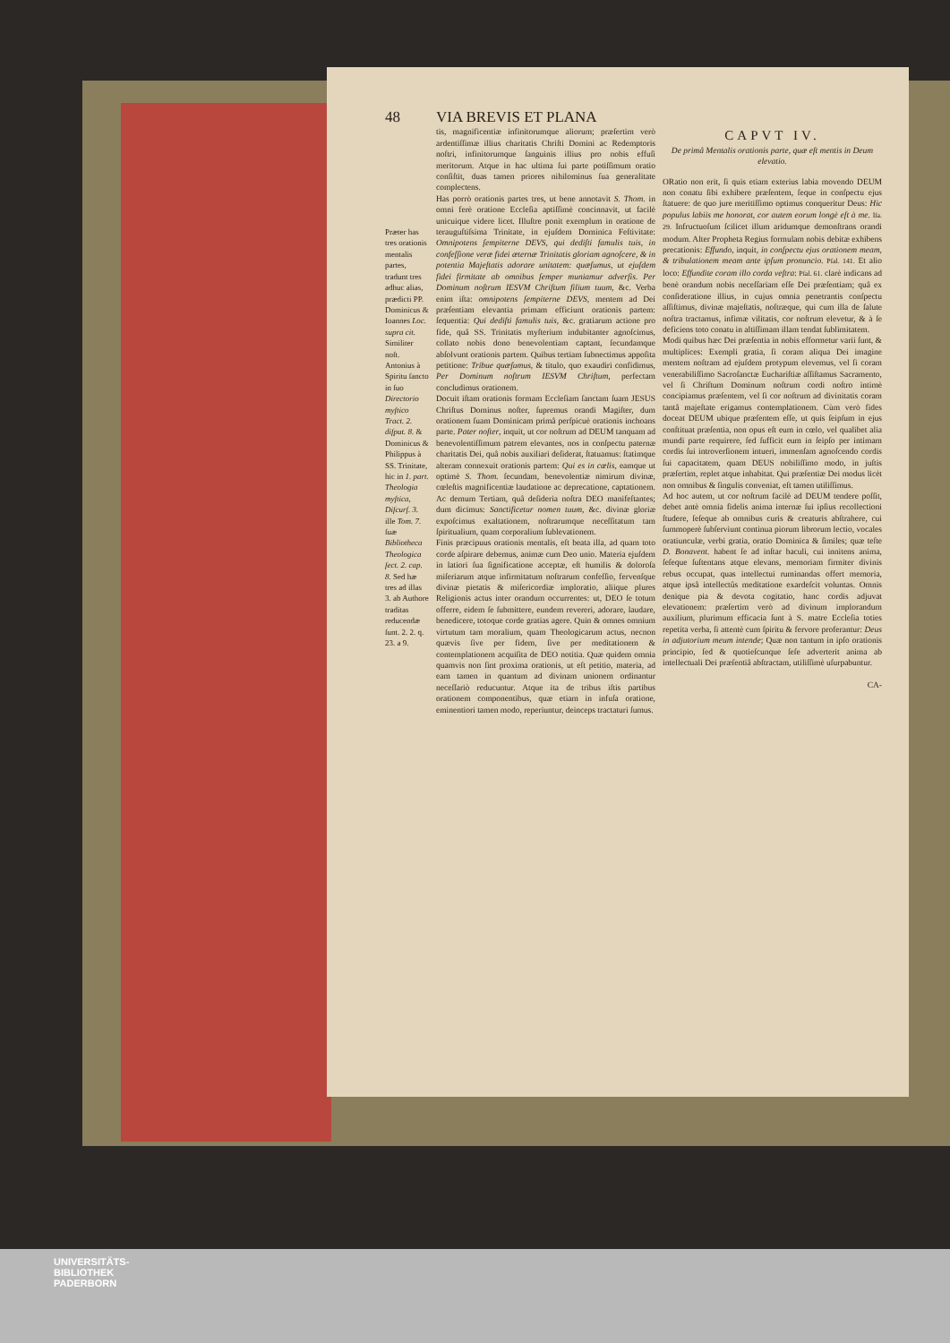48 VIA BREVIS ET PLANA
Præter has tres orationis mentalis partes, tradunt tres adhuc alias, prædicti PP. Dominicus & Ioannes Loc. supra cit. Similiter noſt. Antonius à Spiritu ſancto in ſuo Directorio myſtico Tract. 2. diſput. 8. & Dominicus & Philippus à SS. Trinitate, hic in 1. part. Theologia myſtica, Diſcurſ. 3. ille Tom. 7. ſuæ Bibliotheca Theologica ſect. 2. cap. 8. Sed hæ tres ad illas 3. ab Authore traditas reducendæ ſunt. 2. 2. q. 23. a 9.
tis, magnificentiæ infinitorumque aliorum; præſertim verò ardentiſſimæ illius charitatis Chriſti Domini ac Redemptoris noſtri, infinitorumque ſanguinis illius pro nobis effuſi meritorum. Atque in hac ultima ſui parte potiſſimum oratio conſiſtit, duas tamen priores nihilominus ſua generalitate complectens.
Has porrò orationis partes tres, ut bene annotavit S. Thom. in omni ferè oratione Eccleſia aptiſſimè concinnavit, ut facilè unicuique videre licet. Illuſtre ponit exemplum in oratione de terauguſtiſsima Trinitate, in ejuſdem Dominica Feſtivitate: Omnipotens ſempiterne DEVS, qui dediſti famulis tuis, in confeſſione veræ fidei æternæ Trinitatis gloriam agnoſcere, & in potentia Majeſtatis adorare unitatem: quæſumus, ut ejuſdem fidei firmitate ab omnibus ſemper muniamur adverſis. Per Dominum noſtrum IESVM Chriſtum filium tuum, &c. Verba enim iſta: omnipotens ſempiterne DEVS, mentem ad Dei præſentiam elevantia primam efficiunt orationis partem: ſequentia: Qui dediſti famulis tuis, &c. gratiarum actione pro fide, quâ SS. Trinitatis myſterium indubitanter agnoſcimus, collato nobis dono benevolentiam captant, ſecundamque abſolvunt orationis partem. Quibus tertiam ſubnectimus appoſita petitione: Tribue quæſumus, & titulo, quo exaudiri confidimus, Per Dominum noſtrum IESVM Chriſtum, perfectam concludimus orationem.
Docuit iſtam orationis formam Eccleſiam ſanctam ſuam JESUS Chriſtus Dominus noſter, ſupremus orandi Magiſter, dum orationem ſuam Dominicam primâ perſpicuè orationis inchoans parte. Pater noſter, inquit, ut cor noſtrum ad DEUM tanquam ad benevolentiſſimum patrem elevantes, nos in conſpectu paternæ charitatis Dei, quâ nobis auxiliari deſiderat, ſtatuamus: ſtatimque alteram connexuit orationis partem: Qui es in cœlis, eamque ut optimè S. Thom. ſecundam, benevolentiæ nimirum divinæ, cœleſtis magnificentiæ laudatione ac deprecatione, captationem. Ac demum Tertiam, quâ deſideria noſtra DEO manifeſtantes; dum dicimus: Sanctificetur nomen tuum, &c. divinæ gloriæ expoſcimus exaltationem, noſtrarumque neceſſitatum tam ſpiritualium, quam corporalium ſublevationem.
Finis præcipuus orationis mentalis, eſt beata illa, ad quam toto corde aſpirare debemus, animæ cum Deo unio. Materia ejuſdem in latiori ſua ſignificatione acceptæ, eſt humilis & doloroſa miſeriarum atque infirmitatum noſtrarum confeſſio, fervenſque divinæ pietatis & miſericordiæ imploratio, aliique plures Religionis actus inter orandum occurrentes: ut, DEO ſe totum offerre, eidem ſe ſubmittere, eundem revereri, adorare, laudare, benedicere, totoque corde gratias agere. Quin & omnes omnium virtutum tam moralium, quam Theologicarum actus, necnon quævis ſive per fidem, ſive per meditationem & contemplationem acquiſita de DEO notitia. Quæ quidem omnia quamvis non ſint proxima orationis, ut eſt petitio, materia, ad eam tamen in quantum ad divinam unionem ordinantur neceſſariò reducuntur. Atque ita de tribus iſtis partibus orationem componentibus, quæ etiam in infuſa oratione, eminentiori tamen modo, reperiuntur, deinceps tractaturi ſumus.
CAPVT IV.
De primâ Mentalis orationis parte, quæ eſt mentis in Deum elevatio.
ORatio non erit, ſi quis etiam exterius labia movendo DEUM non conatu ſibi exhibere præſentem, ſeque in conſpectu ejus ſtatuere: de quo jure meritiſſimo optimus conqueritur Deus: Hic populus labiis me honorat, cor autem eorum longè eſt à me. Iſa. 29. Infructuoſum ſcilicet illum aridumque demonſtrans orandi modum. Alter Propheta Regius formulam nobis debitæ exhibens precationis: Effundo, inquit, in conſpectu ejus orationem meam, & tribulationem meam ante ipſum pronuncio. Pſal. 141. Et alio loco: Effundite coram illo corda veſtra: Pſal. 61. clarè indicans ad benè orandum nobis neceſſariam eſſe Dei præſentiam; quâ ex conſideratione illius, in cujus omnia penetrantis conſpectu aſſiſtimus, divinæ majeſtatis, noſtræque, qui cum illa de ſalute noſtra tractamus, infimæ vilitatis, cor noſtrum elevetur, & à ſe deficiens toto conatu in altiſſimam illam tendat ſublimitatem.
Modi quibus hæc Dei præſentia in nobis efformetur varii ſunt, & multiplices: Exempli gratia, ſi coram aliqua Dei imagine mentem noſtram ad ejuſdem protypum elevemus, vel ſi coram venerabiliſſimo Sacroſanctæ Euchariſtiæ aſſiſtamus Sacramento, vel ſi Chriſtum Dominum noſtrum cordi noſtro intimè concipiamus præſentem, vel ſi cor noſtrum ad divinitatis coram tantâ majeſtate erigamus contemplationem. Cùm verò fides doceat DEUM ubique præſentem eſſe, ut quis ſeipſum in ejus conſtituat præſentia, non opus eſt eum in cœlo, vel qualibet alia mundi parte requirere, ſed ſufficit eum in ſeipſo per intimam cordis ſui introverſionem intueri, immenſam agnoſcendo cordis ſui capacitatem, quam DEUS nobiliſſimo modo, in juſtis præſertim, replet atque inhabitat. Qui præſentiæ Dei modus licèt non omnibus & ſingulis conveniat, eſt tamen utiliſſimus.
Ad hoc autem, ut cor noſtrum facilè ad DEUM tendere poſſit, debet antè omnia fidelis anima internæ ſui ipſius recollectioni ſtudere, ſeſeque ab omnibus curis & creaturis abſtrahere, cui ſummoperè ſubſerviunt continua piorum librorum lectio, vocales oratiunculæ, verbi gratia, oratio Dominica & ſimiles; quæ teſte D. Bonavent. habent ſe ad inſtar baculi, cui innitens anima, ſeſeque ſuſtentans atque elevans, memoriam firmiter divinis rebus occupat, quas intellectui ruminandas offert memoria, atque ipsâ intellectûs meditatione exardeſcit voluntas. Omnis denique pia & devota cogitatio, hanc cordis adjuvat elevationem: præſertim verò ad divinum implorandum auxilium, plurimum efficacia ſunt à S. matre Eccleſia toties repetita verba, ſi attentè cum ſpiritu & fervore proferantur: Deus in adjutorium meum intende; Quæ non tantum in ipſo orationis principio, ſed & quotieſcunque ſeſe adverterit anima ab intellectuali Dei præſentiâ abſtractam, utiliſſimè uſurpabuntur.
CA-
UNIVERSITÄTS-
BIBLIOTHEK
PADERBORN